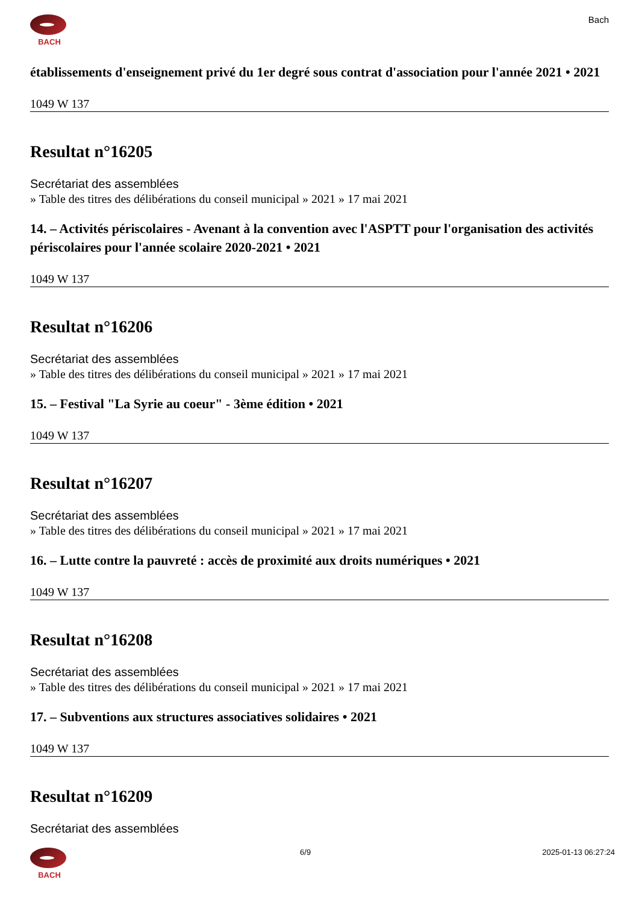BACH
Bach
établissements d'enseignement privé du 1er degré sous contrat d'association pour l'année 2021 • 2021
1049 W 137
Resultat n°16205
Secrétariat des assemblées
» Table des titres des délibérations du conseil municipal » 2021 » 17 mai 2021
14. – Activités périscolaires - Avenant à la convention avec l'ASPTT pour l'organisation des activités périscolaires pour l'année scolaire 2020-2021 • 2021
1049 W 137
Resultat n°16206
Secrétariat des assemblées
» Table des titres des délibérations du conseil municipal » 2021 » 17 mai 2021
15. – Festival "La Syrie au coeur" - 3ème édition • 2021
1049 W 137
Resultat n°16207
Secrétariat des assemblées
» Table des titres des délibérations du conseil municipal » 2021 » 17 mai 2021
16. – Lutte contre la pauvreté : accès de proximité aux droits numériques • 2021
1049 W 137
Resultat n°16208
Secrétariat des assemblées
» Table des titres des délibérations du conseil municipal » 2021 » 17 mai 2021
17. – Subventions aux structures associatives solidaires • 2021
1049 W 137
Resultat n°16209
Secrétariat des assemblées
BACH 6/9 2025-01-13 06:27:24